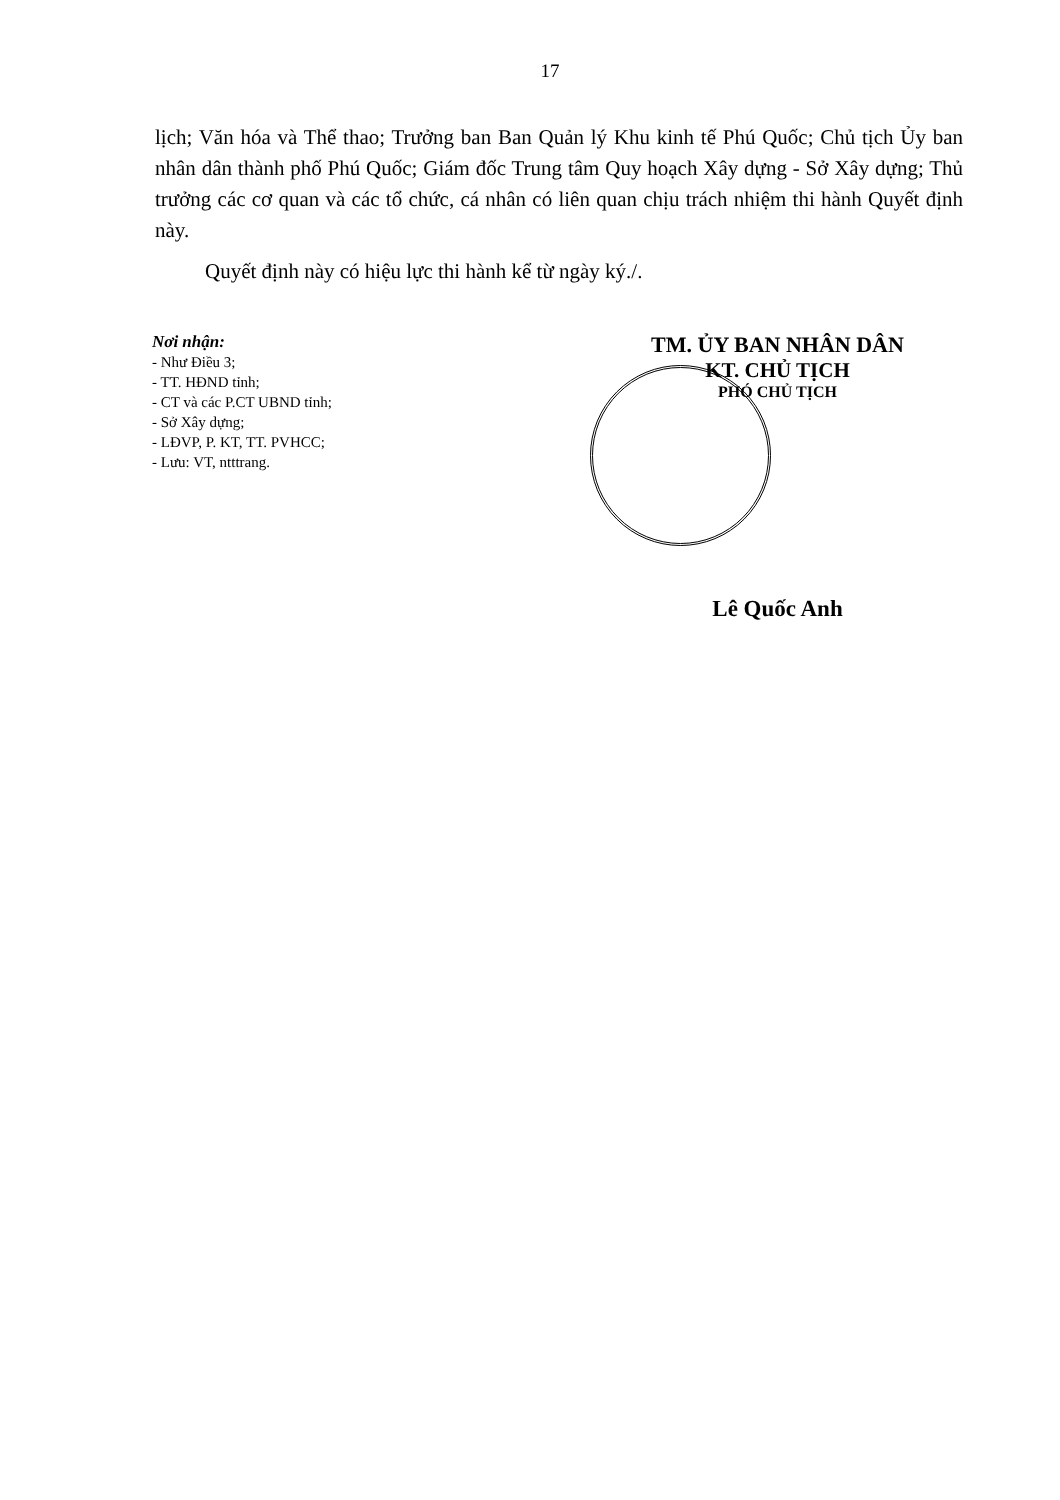17
lịch; Văn hóa và Thể thao; Trưởng ban Ban Quản lý Khu kinh tế Phú Quốc; Chủ tịch Ủy ban nhân dân thành phố Phú Quốc; Giám đốc Trung tâm Quy hoạch Xây dựng - Sở Xây dựng; Thủ trưởng các cơ quan và các tổ chức, cá nhân có liên quan chịu trách nhiệm thi hành Quyết định này.
Quyết định này có hiệu lực thi hành kể từ ngày ký./.
Nơi nhận:
- Như Điều 3;
- TT. HĐND tỉnh;
- CT và các P.CT UBND tỉnh;
- Sở Xây dựng;
- LĐVP, P. KT, TT. PVHCC;
- Lưu: VT, ntttrang.
TM. ỦY BAN NHÂN DÂN
KT. CHỦ TỊCH
PHÓ CHỦ TỊCH
Lê Quốc Anh